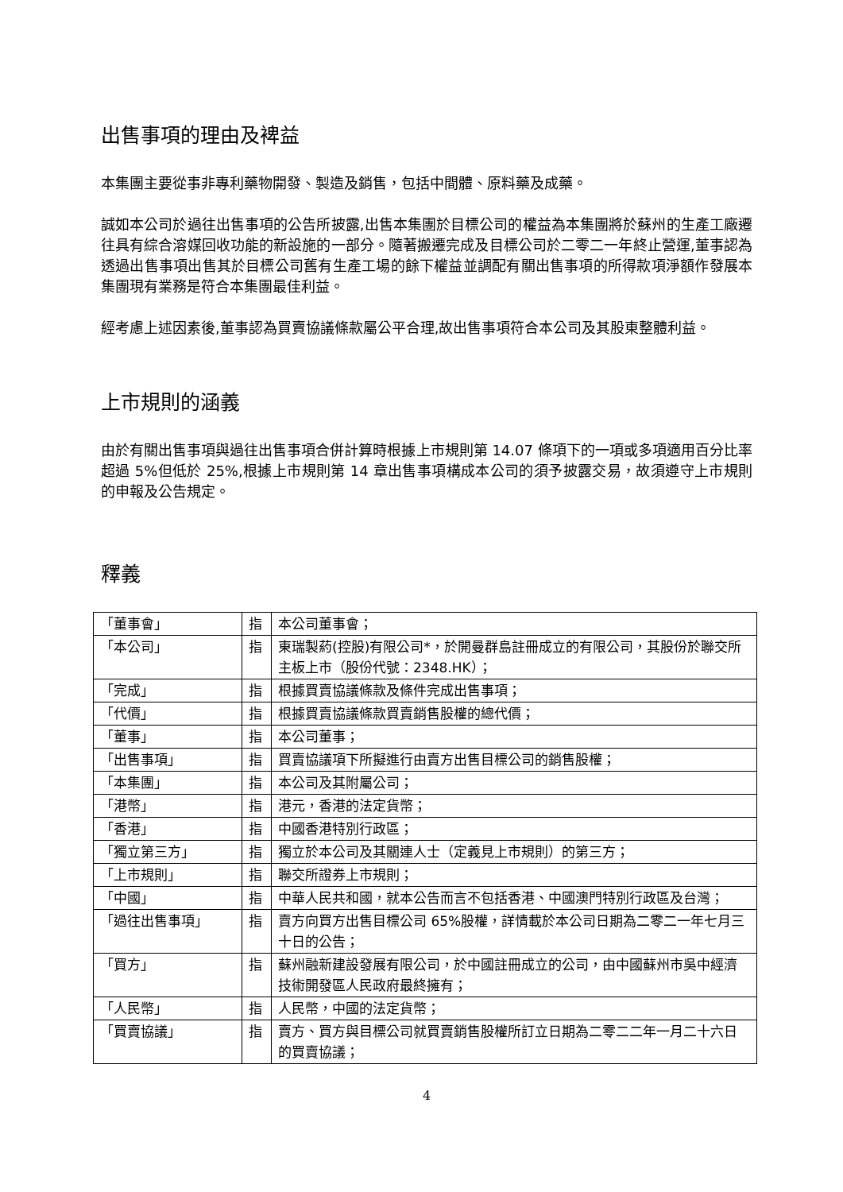出售事項的理由及裨益
本集團主要從事非專利藥物開發、製造及銷售，包括中間體、原料藥及成藥。
誠如本公司於過往出售事項的公告所披露,出售本集團於目標公司的權益為本集團將於蘇州的生產工廠遷往具有綜合溶媒回收功能的新設施的一部分。隨著搬遷完成及目標公司於二零二一年終止營運,董事認為透過出售事項出售其於目標公司舊有生產工場的餘下權益並調配有關出售事項的所得款項淨額作發展本集團現有業務是符合本集團最佳利益。
經考慮上述因素後,董事認為買賣協議條款屬公平合理,故出售事項符合本公司及其股東整體利益。
上市規則的涵義
由於有關出售事項與過往出售事項合併計算時根據上市規則第 14.07 條項下的一項或多項適用百分比率超過 5%但低於 25%,根據上市規則第 14 章出售事項構成本公司的須予披露交易，故須遵守上市規則的申報及公告規定。
釋義
| 「董事會」 | 指 | 本公司董事會； |
| 「本公司」 | 指 | 東瑞製葯(控股)有限公司*，於開曼群島註冊成立的有限公司，其股份於聯交所主板上市（股份代號：2348.HK）； |
| 「完成」 | 指 | 根據買賣協議條款及條件完成出售事項； |
| 「代價」 | 指 | 根據買賣協議條款買賣銷售股權的總代價； |
| 「董事」 | 指 | 本公司董事； |
| 「出售事項」 | 指 | 買賣協議項下所擬進行由賣方出售目標公司的銷售股權； |
| 「本集團」 | 指 | 本公司及其附屬公司； |
| 「港幣」 | 指 | 港元，香港的法定貨幣； |
| 「香港」 | 指 | 中國香港特別行政區； |
| 「獨立第三方」 | 指 | 獨立於本公司及其關連人士（定義見上市規則）的第三方； |
| 「上市規則」 | 指 | 聯交所證券上市規則； |
| 「中國」 | 指 | 中華人民共和國，就本公告而言不包括香港、中國澳門特別行政區及台灣； |
| 「過往出售事項」 | 指 | 賣方向買方出售目標公司 65%股權，詳情載於本公司日期為二零二一年七月三十日的公告； |
| 「買方」 | 指 | 蘇州融新建設發展有限公司，於中國註冊成立的公司，由中國蘇州市吳中經濟技術開發區人民政府最終擁有； |
| 「人民幣」 | 指 | 人民幣，中國的法定貨幣； |
| 「買賣協議」 | 指 | 賣方、買方與目標公司就買賣銷售股權所訂立日期為二零二二年一月二十六日的買賣協議； |
4